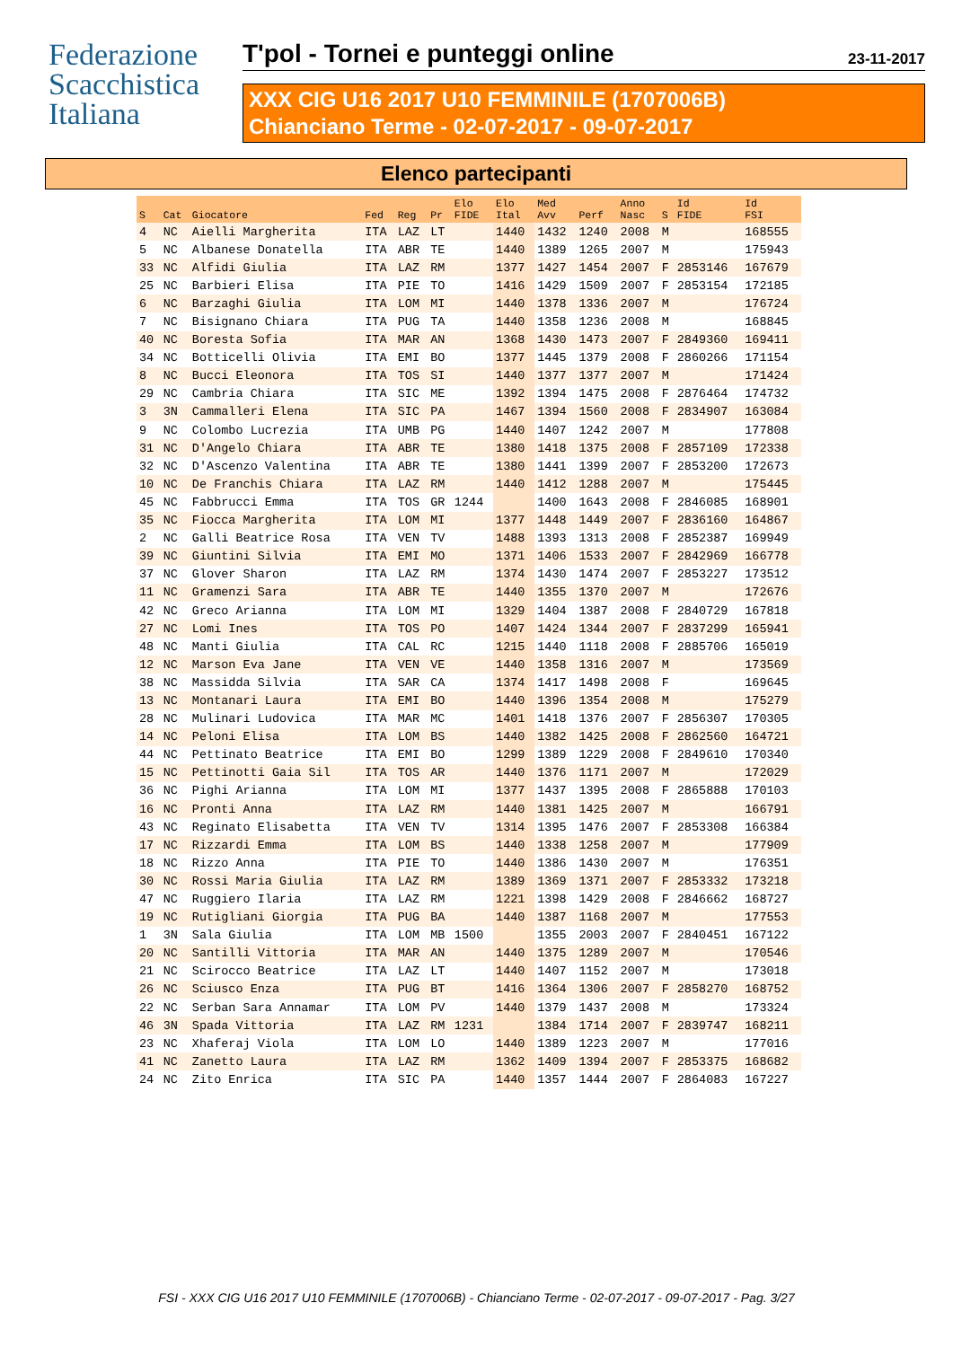Federazione
Scacchistica
Italiana
T'pol - Tornei e punteggi online 23-11-2017
XXX CIG U16 2017 U10 FEMMINILE (1707006B)
Chianciano Terme - 02-07-2017 - 09-07-2017
Elenco partecipanti
| S | Cat | Giocatore | Fed | Reg | Pr | Elo FIDE | Elo Ital | Med Avv | Perf | Anno Nasc | S | Id FIDE | Id FSI |
| --- | --- | --- | --- | --- | --- | --- | --- | --- | --- | --- | --- | --- | --- |
| 4 | NC | Aielli Margherita | ITA | LAZ | LT | | 1440 | 1432 | 1240 | 2008 | M | | 168555 |
| 5 | NC | Albanese Donatella | ITA | ABR | TE | | 1440 | 1389 | 1265 | 2007 | M | | 175943 |
| 33 | NC | Alfidi Giulia | ITA | LAZ | RM | | 1377 | 1427 | 1454 | 2007 | F | 2853146 | 167679 |
| 25 | NC | Barbieri Elisa | ITA | PIE | TO | | 1416 | 1429 | 1509 | 2007 | F | 2853154 | 172185 |
| 6 | NC | Barzaghi Giulia | ITA | LOM | MI | | 1440 | 1378 | 1336 | 2007 | M | | 176724 |
| 7 | NC | Bisignano Chiara | ITA | PUG | TA | | 1440 | 1358 | 1236 | 2008 | M | | 168845 |
| 40 | NC | Boresta Sofia | ITA | MAR | AN | | 1368 | 1430 | 1473 | 2007 | F | 2849360 | 169411 |
| 34 | NC | Botticelli Olivia | ITA | EMI | BO | | 1377 | 1445 | 1379 | 2008 | F | 2860266 | 171154 |
| 8 | NC | Bucci Eleonora | ITA | TOS | SI | | 1440 | 1377 | 1377 | 2007 | M | | 171424 |
| 29 | NC | Cambria Chiara | ITA | SIC | ME | | 1392 | 1394 | 1475 | 2008 | F | 2876464 | 174732 |
| 3 | 3N | Cammalleri Elena | ITA | SIC | PA | | 1467 | 1394 | 1560 | 2008 | F | 2834907 | 163084 |
| 9 | NC | Colombo Lucrezia | ITA | UMB | PG | | 1440 | 1407 | 1242 | 2007 | M | | 177808 |
| 31 | NC | D'Angelo Chiara | ITA | ABR | TE | | 1380 | 1418 | 1375 | 2008 | F | 2857109 | 172338 |
| 32 | NC | D'Ascenzo Valentina | ITA | ABR | TE | | 1380 | 1441 | 1399 | 2007 | F | 2853200 | 172673 |
| 10 | NC | De Franchis Chiara | ITA | LAZ | RM | | 1440 | 1412 | 1288 | 2007 | M | | 175445 |
| 45 | NC | Fabbrucci Emma | ITA | TOS | GR | 1244 | | 1400 | 1643 | 2008 | F | 2846085 | 168901 |
| 35 | NC | Fiocca Margherita | ITA | LOM | MI | | 1377 | 1448 | 1449 | 2007 | F | 2836160 | 164867 |
| 2 | NC | Galli Beatrice Rosa | ITA | VEN | TV | | 1488 | 1393 | 1313 | 2008 | F | 2852387 | 169949 |
| 39 | NC | Giuntini Silvia | ITA | EMI | MO | | 1371 | 1406 | 1533 | 2007 | F | 2842969 | 166778 |
| 37 | NC | Glover Sharon | ITA | LAZ | RM | | 1374 | 1430 | 1474 | 2007 | F | 2853227 | 173512 |
| 11 | NC | Gramenzi Sara | ITA | ABR | TE | | 1440 | 1355 | 1370 | 2007 | M | | 172676 |
| 42 | NC | Greco Arianna | ITA | LOM | MI | | 1329 | 1404 | 1387 | 2008 | F | 2840729 | 167818 |
| 27 | NC | Lomi Ines | ITA | TOS | PO | | 1407 | 1424 | 1344 | 2007 | F | 2837299 | 165941 |
| 48 | NC | Manti Giulia | ITA | CAL | RC | | 1215 | 1440 | 1118 | 2008 | F | 2885706 | 165019 |
| 12 | NC | Marson Eva Jane | ITA | VEN | VE | | 1440 | 1358 | 1316 | 2007 | M | | 173569 |
| 38 | NC | Massidda Silvia | ITA | SAR | CA | | 1374 | 1417 | 1498 | 2008 | F | | 169645 |
| 13 | NC | Montanari Laura | ITA | EMI | BO | | 1440 | 1396 | 1354 | 2008 | M | | 175279 |
| 28 | NC | Mulinari Ludovica | ITA | MAR | MC | | 1401 | 1418 | 1376 | 2007 | F | 2856307 | 170305 |
| 14 | NC | Peloni Elisa | ITA | LOM | BS | | 1440 | 1382 | 1425 | 2008 | F | 2862560 | 164721 |
| 44 | NC | Pettinato Beatrice | ITA | EMI | BO | | 1299 | 1389 | 1229 | 2008 | F | 2849610 | 170340 |
| 15 | NC | Pettinotti Gaia Sil | ITA | TOS | AR | | 1440 | 1376 | 1171 | 2007 | M | | 172029 |
| 36 | NC | Pighi Arianna | ITA | LOM | MI | | 1377 | 1437 | 1395 | 2008 | F | 2865888 | 170103 |
| 16 | NC | Pronti Anna | ITA | LAZ | RM | | 1440 | 1381 | 1425 | 2007 | M | | 166791 |
| 43 | NC | Reginato Elisabetta | ITA | VEN | TV | | 1314 | 1395 | 1476 | 2007 | F | 2853308 | 166384 |
| 17 | NC | Rizzardi Emma | ITA | LOM | BS | | 1440 | 1338 | 1258 | 2007 | M | | 177909 |
| 18 | NC | Rizzo Anna | ITA | PIE | TO | | 1440 | 1386 | 1430 | 2007 | M | | 176351 |
| 30 | NC | Rossi Maria Giulia | ITA | LAZ | RM | | 1389 | 1369 | 1371 | 2007 | F | 2853332 | 173218 |
| 47 | NC | Ruggiero Ilaria | ITA | LAZ | RM | | 1221 | 1398 | 1429 | 2008 | F | 2846662 | 168727 |
| 19 | NC | Rutigliani Giorgia | ITA | PUG | BA | | 1440 | 1387 | 1168 | 2007 | M | | 177553 |
| 1 | 3N | Sala Giulia | ITA | LOM | MB | 1500 | | 1355 | 2003 | 2007 | F | 2840451 | 167122 |
| 20 | NC | Santilli Vittoria | ITA | MAR | AN | | 1440 | 1375 | 1289 | 2007 | M | | 170546 |
| 21 | NC | Scirocco Beatrice | ITA | LAZ | LT | | 1440 | 1407 | 1152 | 2007 | M | | 173018 |
| 26 | NC | Sciusco Enza | ITA | PUG | BT | | 1416 | 1364 | 1306 | 2007 | F | 2858270 | 168752 |
| 22 | NC | Serban Sara Annamar | ITA | LOM | PV | | 1440 | 1379 | 1437 | 2008 | M | | 173324 |
| 46 | 3N | Spada Vittoria | ITA | LAZ | RM | 1231 | | 1384 | 1714 | 2007 | F | 2839747 | 168211 |
| 23 | NC | Xhaferaj Viola | ITA | LOM | LO | | 1440 | 1389 | 1223 | 2007 | M | | 177016 |
| 41 | NC | Zanetto Laura | ITA | LAZ | RM | | 1362 | 1409 | 1394 | 2007 | F | 2853375 | 168682 |
| 24 | NC | Zito Enrica | ITA | SIC | PA | | 1440 | 1357 | 1444 | 2007 | F | 2864083 | 167227 |
FSI - XXX CIG U16 2017 U10 FEMMINILE (1707006B) - Chianciano Terme - 02-07-2017 - 09-07-2017 - Pag. 3/27